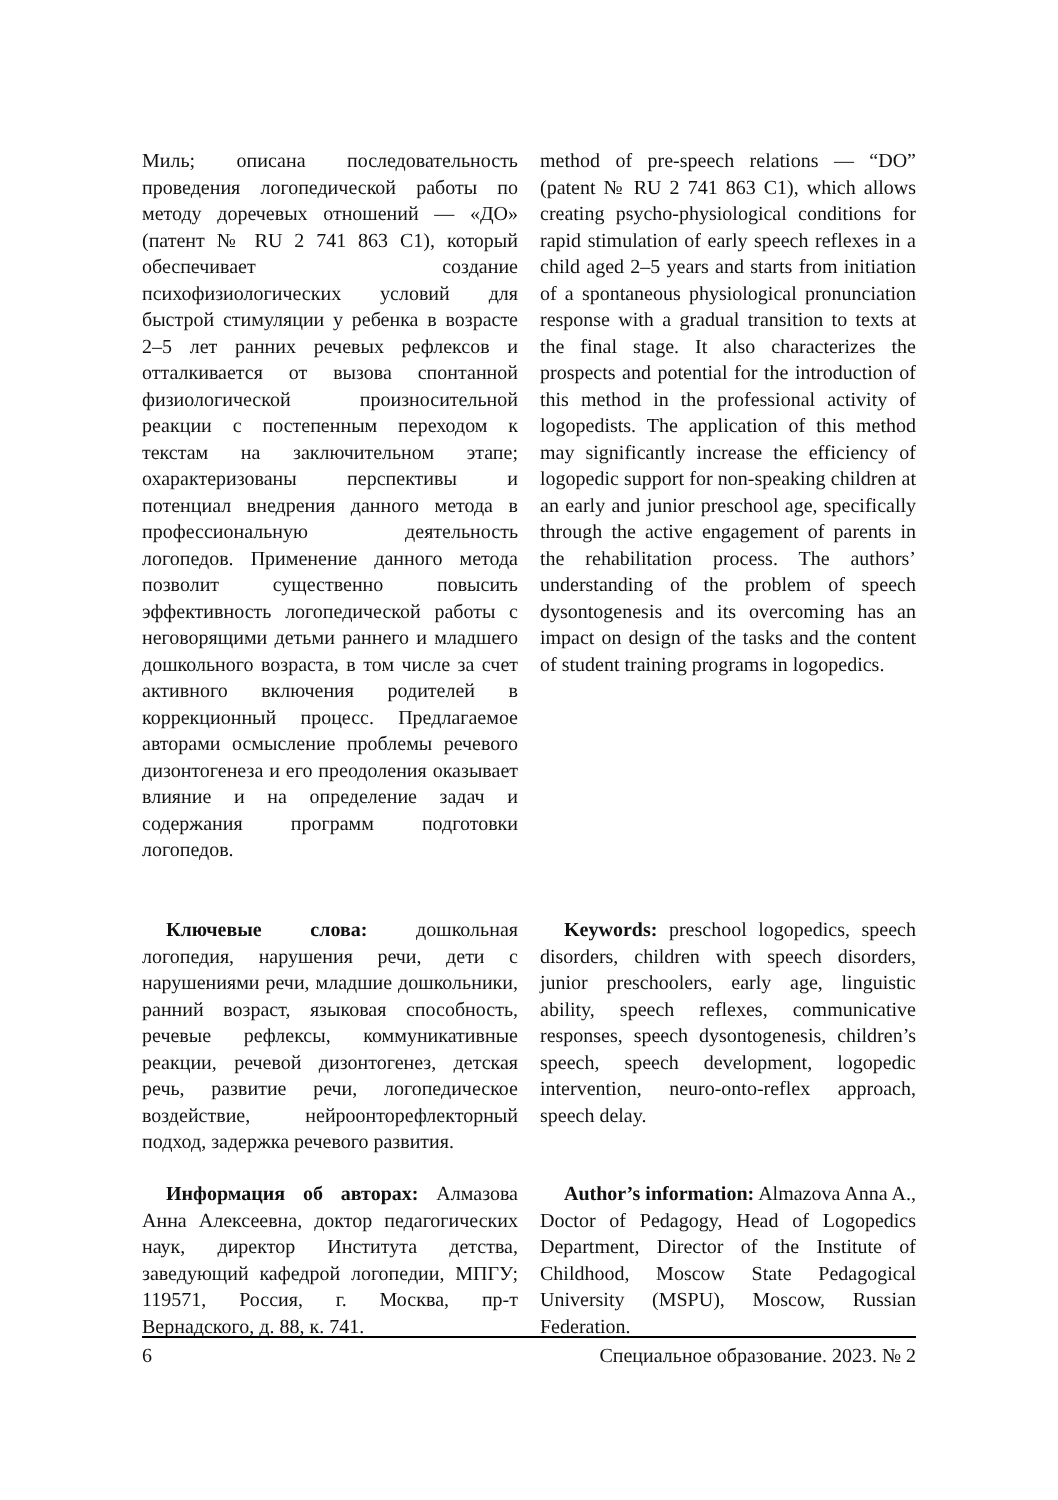Миль; описана последовательность проведения логопедической работы по методу доречевых отношений — «ДО» (патент № RU 2 741 863 C1), который обеспечивает создание психофизиологических условий для быстрой стимуляции у ребенка в возрасте 2–5 лет ранних речевых рефлексов и отталкивается от вызова спонтанной физиологической произносительной реакции с постепенным переходом к текстам на заключительном этапе; охарактеризованы перспективы и потенциал внедрения данного метода в профессиональную деятельность логопедов. Применение данного метода позволит существенно повысить эффективность логопедической работы с неговорящими детьми раннего и младшего дошкольного возраста, в том числе за счет активного включения родителей в коррекционный процесс. Предлагаемое авторами осмысление проблемы речевого дизонтогенеза и его преодоления оказывает влияние и на определение задач и содержания программ подготовки логопедов.
method of pre-speech relations — “DO” (patent № RU 2 741 863 C1), which allows creating psycho-physiological conditions for rapid stimulation of early speech reflexes in a child aged 2–5 years and starts from initiation of a spontaneous physiological pronunciation response with a gradual transition to texts at the final stage. It also characterizes the prospects and potential for the introduction of this method in the professional activity of logopedists. The application of this method may significantly increase the efficiency of logopedic support for non-speaking children at an early and junior preschool age, specifically through the active engagement of parents in the rehabilitation process. The authors’ understanding of the problem of speech dysontogenesis and its overcoming has an impact on design of the tasks and the content of student training programs in logopedics.
Ключевые слова: дошкольная логопедия, нарушения речи, дети с нарушениями речи, младшие дошкольники, ранний возраст, языковая способность, речевые рефлексы, коммуникативные реакции, речевой дизонтогенез, детская речь, развитие речи, логопедическое воздействие, нейроонторефлекторный подход, задержка речевого развития.
Keywords: preschool logopedics, speech disorders, children with speech disorders, junior preschoolers, early age, linguistic ability, speech reflexes, communicative responses, speech dysontogenesis, children’s speech, speech development, logopedic intervention, neuro-onto-reflex approach, speech delay.
Информация об авторах: Алмазова Анна Алексеевна, доктор педагогических наук, директор Института детства, заведующий кафедрой логопедии, МПГУ; 119571, Россия, г. Москва, пр-т Вернадского, д. 88, к. 741.
Author’s information: Almazova Anna A., Doctor of Pedagogy, Head of Logopedics Department, Director of the Institute of Childhood, Moscow State Pedagogical University (MSPU), Moscow, Russian Federation.
6 Специальное образование. 2023. № 2